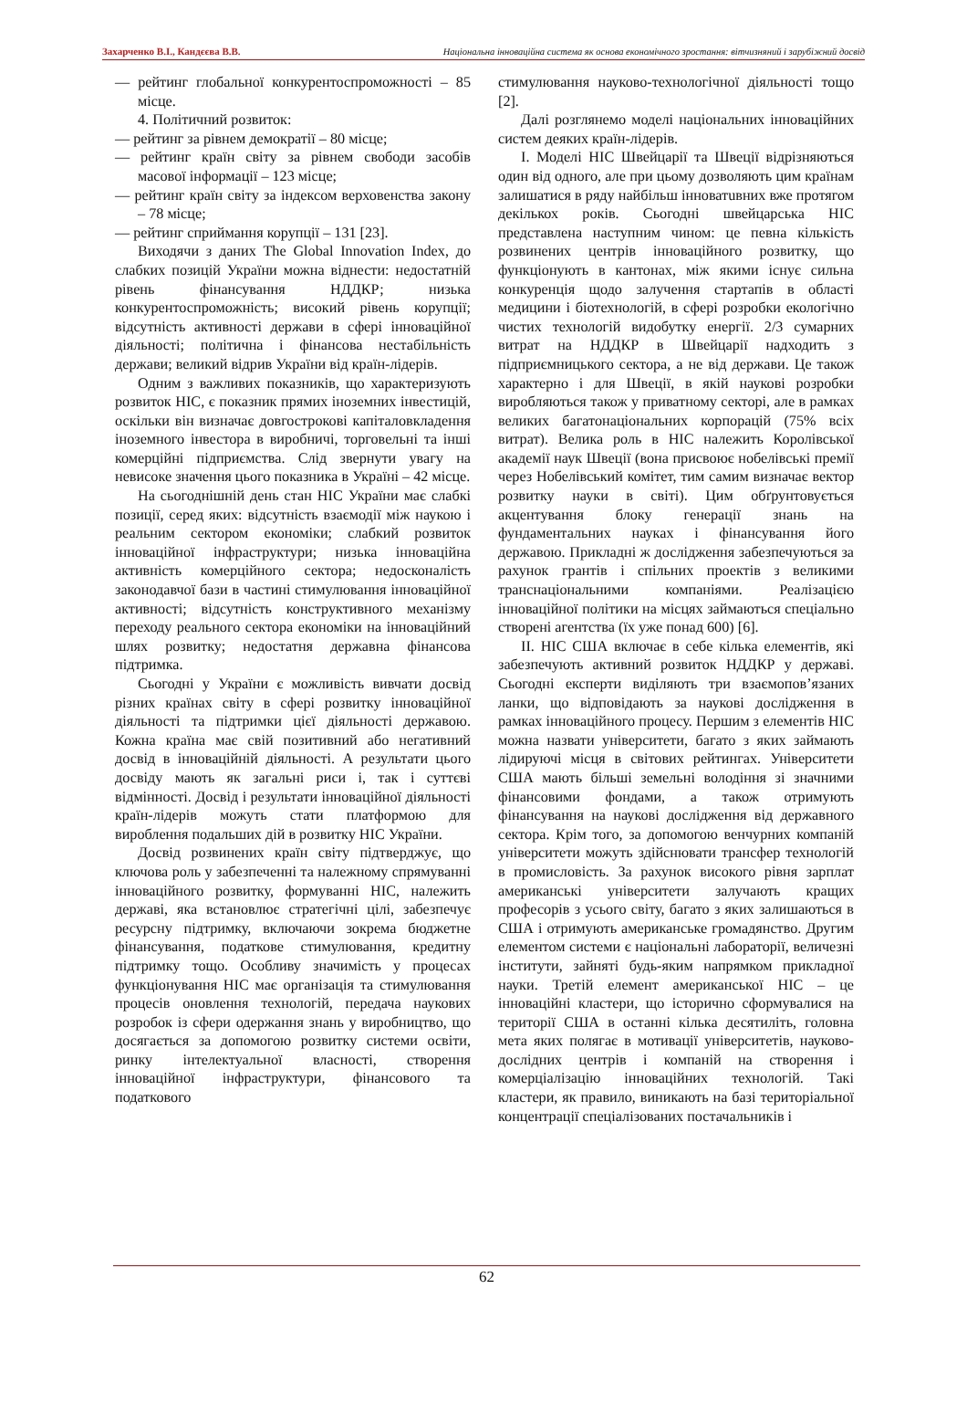Захарченко В.І., Кандєєва В.В. Національна інноваційна система як основа економічного зростання: вітчизняний і зарубіжний досвід
— рейтинг глобальної конкурентоспроможності – 85 місце.
4. Політичний розвиток:
— рейтинг за рівнем демократії – 80 місце;
— рейтинг країн світу за рівнем свободи засобів масової інформації – 123 місце;
— рейтинг країн світу за індексом верховенства закону – 78 місце;
— рейтинг сприймання корупції – 131 [23].
Виходячи з даних The Global Innovation Index, до слабких позицій України можна віднести: недостатній рівень фінансування НДДКР; низька конкурентоспроможність; високий рівень корупції; відсутність активності держави в сфері інноваційної діяльності; політична і фінансова нестабільність держави; великий відрив України від країн-лідерів.
Одним з важливих показників, що характеризують розвиток НІС, є показник прямих іноземних інвестицій, оскільки він визначає довгострокові капіталовкладення іноземного інвестора в виробничі, торговельні та інші комерційні підприємства. Слід звернути увагу на невисоке значення цього показника в Україні – 42 місце.
На сьогоднішній день стан НІС України має слабкі позиції, серед яких: відсутність взаємодії між наукою і реальним сектором економіки; слабкий розвиток інноваційної інфраструктури; низька інноваційна активність комерційного сектора; недосконалість законодавчої бази в частині стимулювання інноваційної активності; відсутність конструктивного механізму переходу реального сектора економіки на інноваційний шлях розвитку; недостатня державна фінансова підтримка.
Сьогодні у України є можливість вивчати досвід різних країнах світу в сфері розвитку інноваційної діяльності та підтримки цієї діяльності державою. Кожна країна має свій позитивний або негативний досвід в інноваційній діяльності. А результати цього досвіду мають як загальні риси і, так і суттєві відмінності. Досвід і результати інноваційної діяльності країн-лідерів можуть стати платформою для вироблення подальших дій в розвитку НІС України.
Досвід розвинених країн світу підтверджує, що ключова роль у забезпеченні та належному спрямуванні інноваційного розвитку, формуванні НІС, належить державі, яка встановлює стратегічні цілі, забезпечує ресурсну підтримку, включаючи зокрема бюджетне фінансування, податкове стимулювання, кредитну підтримку тощо. Особливу значимість у процесах функціонування НІС має організація та стимулювання процесів оновлення технологій, передача наукових розробок із сфери одержання знань у виробництво, що досягається за допомогою розвитку системи освіти, ринку інтелектуальної власності, створення інноваційної інфраструктури, фінансового та податкового
стимулювання науково-технологічної діяльності тощо [2].
Далі розглянемо моделі національних інноваційних систем деяких країн-лідерів.
I. Моделі НІС Швейцарії та Швеції відрізняються один від одного, але при цьому дозволяють цим країнам залишатися в ряду найбільш інноватuвних вже протягом декількох років. Сьогодні швейцарська НІС представлена наступним чином: це певна кількість розвинених центрів інноваційного розвитку, що функціонують в кантонах, між якими існує сильна конкуренція щодо залучення стартапів в області медицини і біотехнологій, в сфері розробки екологічно чистих технологій видобутку енергії. 2/3 сумарних витрат на НДДКР в Швейцарії надходить з підприємницького сектора, а не від держави. Це також характерно і для Швеції, в якій наукові розробки виробляються також у приватному секторі, але в рамках великих багатонаціональних корпорацій (75% всіх витрат). Велика роль в НІС належить Королівської академії наук Швеції (вона присвоює нобелівські премії через Нобелівський комітет, тим самим визначає вектор розвитку науки в світі). Цим обґрунтовується акцентування блоку генерації знань на фундаментальних науках і фінансування його державою. Прикладні ж дослідження забезпечуються за рахунок грантів і спільних проектів з великими транснаціональними компаніями. Реалізацією інноваційної політики на місцях займаються спеціально створені агентства (їх уже понад 600) [6].
II. НІС США включає в себе кілька елементів, які забезпечують активний розвиток НДДКР у державі. Сьогодні експерти виділяють три взаємопов’язаних ланки, що відповідають за наукові дослідження в рамках інноваційного процесу. Першим з елементів НІС можна назвати університети, багато з яких займають лідируючі місця в світових рейтингах. Університети США мають більші земельні володіння зі значними фінансовими фондами, а також отримують фінансування на наукові дослідження від державного сектора. Крім того, за допомогою венчурних компаній університети можуть здійснювати трансфер технологій в промисловість. За рахунок високого рівня зарплат американські університети залучають кращих професорів з усього світу, багато з яких залишаються в США і отримують американське громадянство. Другим елементом системи є національні лабораторії, величезні інститути, зайняті будь-яким напрямком прикладної науки. Третій елемент американської НІС – це інноваційні кластери, що історично сформувалися на території США в останні кілька десятиліть, головна мета яких полягає в мотивації університетів, науково-дослідних центрів і компаній на створення і комерціалізацію інноваційних технологій. Такі кластери, як правило, виникають на базі територіальної концентрації спеціалізованих постачальників і
62